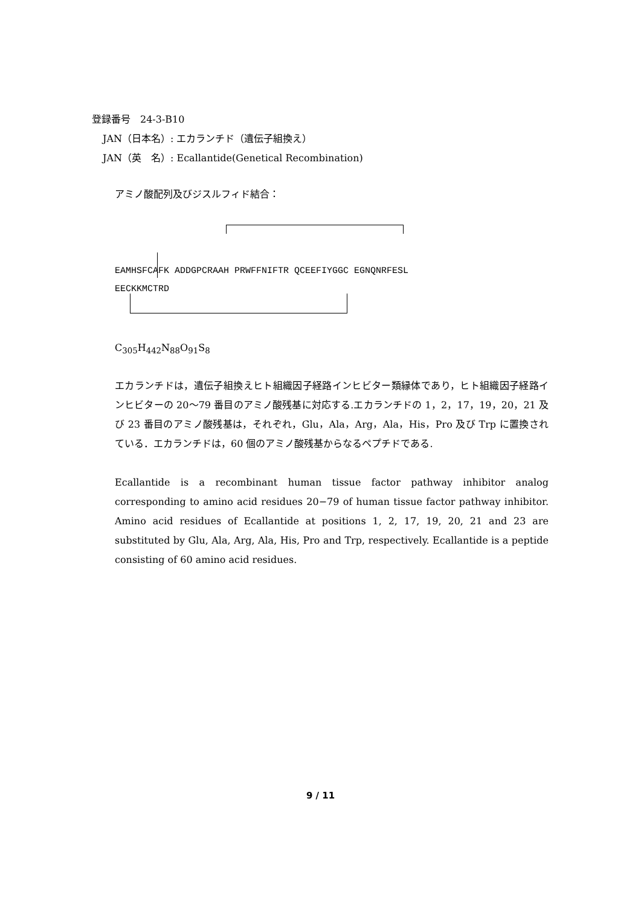登録番号　24-3-B10
JAN（日本名）: エカランチド（遺伝子組換え）
JAN（英　名）: Ecallantide(Genetical Recombination)
アミノ酸配列及びジスルフィド結合：
EAMHSFCAFK ADDGPCRAAH PRWFFNIFTR QCEEFIYGGC EGNQNRFESL
EECKKMCTRD
C<sub>305</sub>H<sub>442</sub>N<sub>88</sub>O<sub>91</sub>S<sub>8</sub>
エカランチドは，遺伝子組換えヒト組織因子経路インヒビター類縁体であり，ヒト組織因子経路インヒビターの 20～79 番目のアミノ酸残基に対応する.エカランチドの 1，2，17，19，20，21 及び 23 番目のアミノ酸残基は，それぞれ，Glu，Ala，Arg，Ala，His，Pro 及び Trp に置換されている．エカランチドは，60 個のアミノ酸残基からなるペプチドである.
Ecallantide is a recombinant human tissue factor pathway inhibitor analog corresponding to amino acid residues 20−79 of human tissue factor pathway inhibitor. Amino acid residues of Ecallantide at positions 1, 2, 17, 19, 20, 21 and 23 are substituted by Glu, Ala, Arg, Ala, His, Pro and Trp, respectively. Ecallantide is a peptide consisting of 60 amino acid residues.
9 / 11